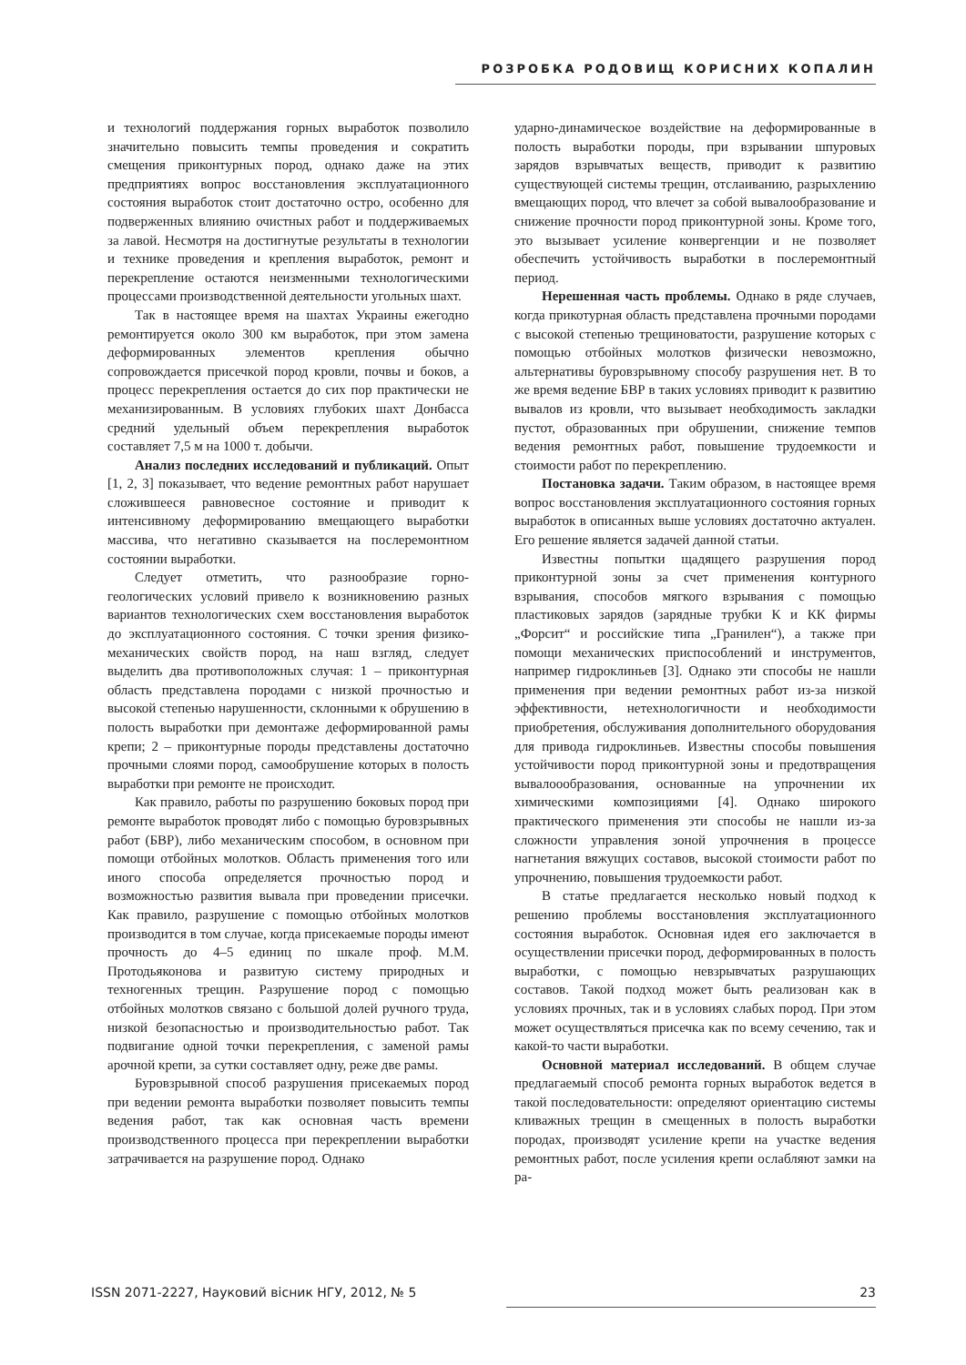РОЗРОБКА РОДОВИЩ КОРИСНИХ КОПАЛИН
и технологий поддержания горных выработок позволило значительно повысить темпы проведения и сократить смещения приконтурных пород, однако даже на этих предприятиях вопрос восстановления эксплуатационного состояния выработок стоит достаточно остро, особенно для подверженных влиянию очистных работ и поддерживаемых за лавой. Несмотря на достигнутые результаты в технологии и технике проведения и крепления выработок, ремонт и перекрепление остаются неизменными технологическими процессами производственной деятельности угольных шахт.
Так в настоящее время на шахтах Украины ежегодно ремонтируется около 300 км выработок, при этом замена деформированных элементов крепления обычно сопровождается присечкой пород кровли, почвы и боков, а процесс перекрепления остается до сих пор практически не механизированным. В условиях глубоких шахт Донбасса средний удельный объем перекрепления выработок составляет 7,5 м на 1000 т. добычи.
Анализ последних исследований и публикаций. Опыт [1, 2, 3] показывает, что ведение ремонтных работ нарушает сложившееся равновесное состояние и приводит к интенсивному деформированию вмещающего выработки массива, что негативно сказывается на послеремонтном состоянии выработки.
Следует отметить, что разнообразие горно-геологических условий привело к возникновению разных вариантов технологических схем восстановления выработок до эксплуатационного состояния. С точки зрения физико-механических свойств пород, на наш взгляд, следует выделить два противоположных случая: 1 – приконтурная область представлена породами с низкой прочностью и высокой степенью нарушенности, склонными к обрушению в полость выработки при демонтаже деформированной рамы крепи; 2 – приконтурные породы представлены достаточно прочными слоями пород, самообрушение которых в полость выработки при ремонте не происходит.
Как правило, работы по разрушению боковых пород при ремонте выработок проводят либо с помощью буровзрывных работ (БВР), либо механическим способом, в основном при помощи отбойных молотков. Область применения того или иного способа определяется прочностью пород и возможностью развития вывала при проведении присечки. Как правило, разрушение с помощью отбойных молотков производится в том случае, когда присекаемые породы имеют прочность до 4–5 единиц по шкале проф. М.М. Протодьяконова и развитую систему природных и техногенных трещин. Разрушение пород с помощью отбойных молотков связано с большой долей ручного труда, низкой безопасностью и производительностью работ. Так подвигание одной точки перекрепления, с заменой рамы арочной крепи, за сутки составляет одну, реже две рамы.
Буровзрывной способ разрушения присекаемых пород при ведении ремонта выработки позволяет повысить темпы ведения работ, так как основная часть времени производственного процесса при перекреплении выработки затрачивается на разрушение пород. Однако
ударно-динамическое воздействие на деформированные в полость выработки породы, при взрывании шпуровых зарядов взрывчатых веществ, приводит к развитию существующей системы трещин, отслаиванию, разрыхлению вмещающих пород, что влечет за собой вывалообразование и снижение прочности пород приконтурной зоны. Кроме того, это вызывает усиление конвергенции и не позволяет обеспечить устойчивость выработки в послеремонтный период.
Нерешенная часть проблемы. Однако в ряде случаев, когда прикотурная область представлена прочными породами с высокой степенью трещиноватости, разрушение которых с помощью отбойных молотков физически невозможно, альтернативы буровзрывному способу разрушения нет. В то же время ведение БВР в таких условиях приводит к развитию вывалов из кровли, что вызывает необходимость закладки пустот, образованных при обрушении, снижение темпов ведения ремонтных работ, повышение трудоемкости и стоимости работ по перекреплению.
Постановка задачи. Таким образом, в настоящее время вопрос восстановления эксплуатационного состояния горных выработок в описанных выше условиях достаточно актуален. Его решение является задачей данной статьи.
Известны попытки щадящего разрушения пород приконтурной зоны за счет применения контурного взрывания, способов мягкого взрывания с помощью пластиковых зарядов (зарядные трубки К и КК фирмы „Форсит“ и российские типа „Гранилен“), а также при помощи механических приспособлений и инструментов, например гидроклиньев [3]. Однако эти способы не нашли применения при ведении ремонтных работ из-за низкой эффективности, нетехнологичности и необходимости приобретения, обслуживания дополнительного оборудования для привода гидроклиньев. Известны способы повышения устойчивости пород приконтурной зоны и предотвращения вывалоообразования, основанные на упрочнении их химическими композициями [4]. Однако широкого практического применения эти способы не нашли из-за сложности управления зоной упрочнения в процессе нагнетания вяжущих составов, высокой стоимости работ по упрочнению, повышения трудоемкости работ.
В статье предлагается несколько новый подход к решению проблемы восстановления эксплуатационного состояния выработок. Основная идея его заключается в осуществлении присечки пород, деформированных в полость выработки, с помощью невзрывчатых разрушающих составов. Такой подход может быть реализован как в условиях прочных, так и в условиях слабых пород. При этом может осуществляться присечка как по всему сечению, так и какой-то части выработки.
Основной материал исследований. В общем случае предлагаемый способ ремонта горных выработок ведется в такой последовательности: определяют ориентацию системы кливажных трещин в смещенных в полость выработки породах, производят усиление крепи на участке ведения ремонтных работ, после усиления крепи ослабляют замки на ра-
ISSN 2071-2227, Науковий вісник НГУ, 2012, № 5 23